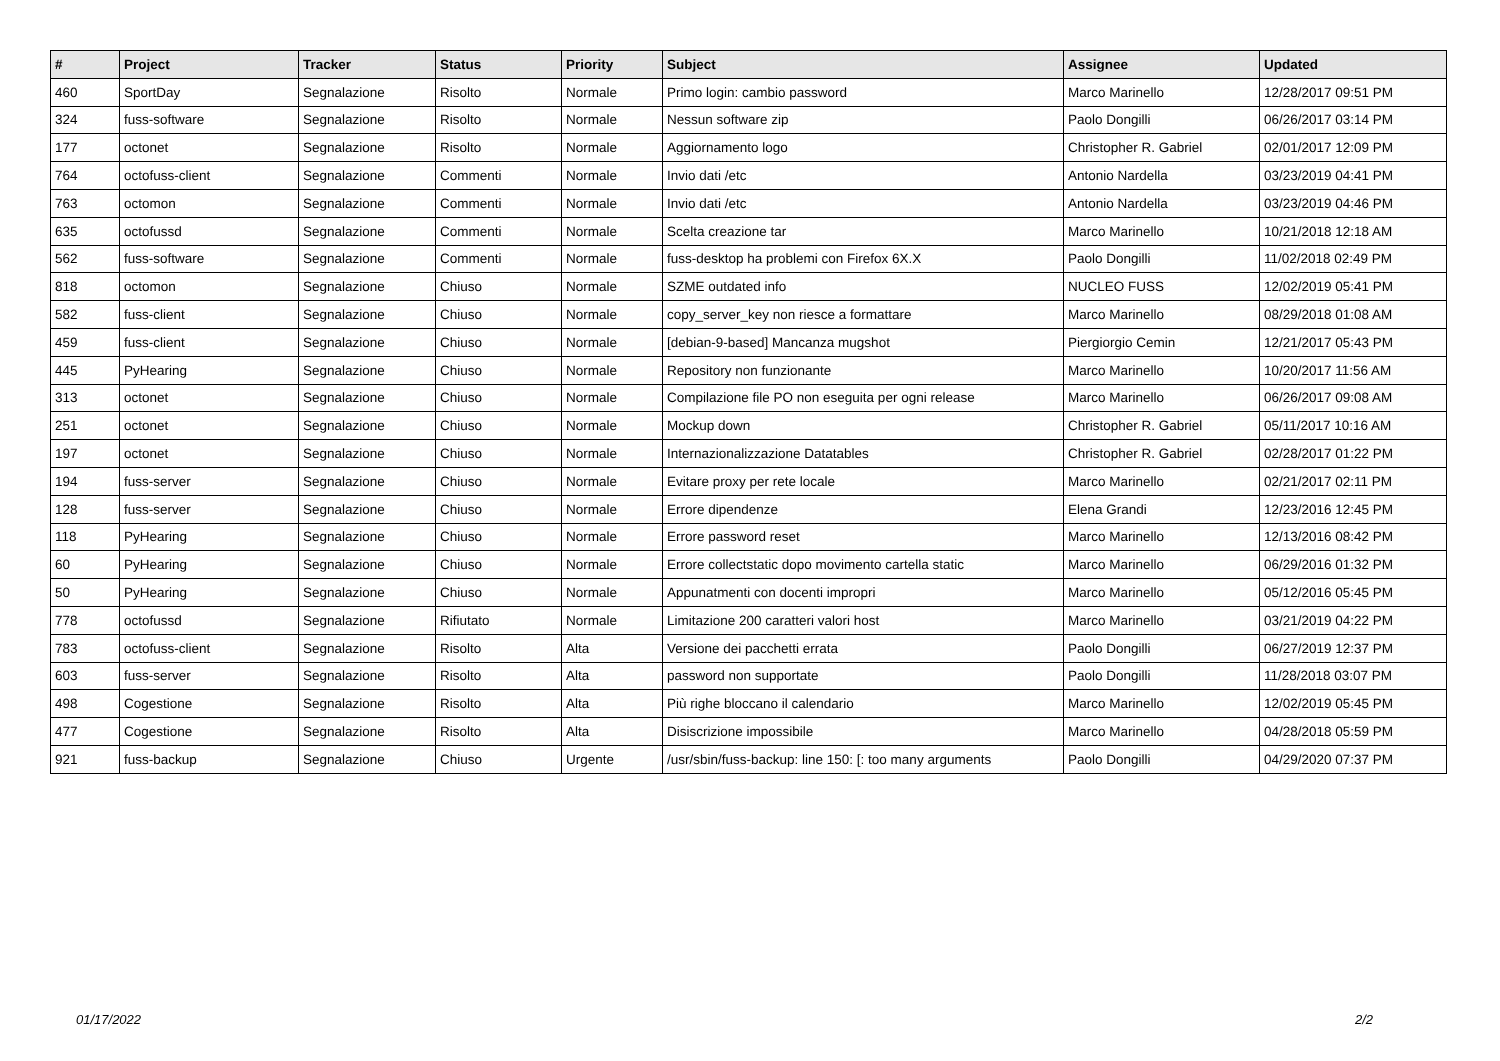| # | Project | Tracker | Status | Priority | Subject | Assignee | Updated |
| --- | --- | --- | --- | --- | --- | --- | --- |
| 460 | SportDay | Segnalazione | Risolto | Normale | Primo login: cambio password | Marco Marinello | 12/28/2017 09:51 PM |
| 324 | fuss-software | Segnalazione | Risolto | Normale | Nessun software zip | Paolo Dongilli | 06/26/2017 03:14 PM |
| 177 | octonet | Segnalazione | Risolto | Normale | Aggiornamento logo | Christopher R. Gabriel | 02/01/2017 12:09 PM |
| 764 | octofuss-client | Segnalazione | Commenti | Normale | Invio dati /etc | Antonio Nardella | 03/23/2019 04:41 PM |
| 763 | octomon | Segnalazione | Commenti | Normale | Invio dati /etc | Antonio Nardella | 03/23/2019 04:46 PM |
| 635 | octofussd | Segnalazione | Commenti | Normale | Scelta creazione tar | Marco Marinello | 10/21/2018 12:18 AM |
| 562 | fuss-software | Segnalazione | Commenti | Normale | fuss-desktop ha problemi con Firefox 6X.X | Paolo Dongilli | 11/02/2018 02:49 PM |
| 818 | octomon | Segnalazione | Chiuso | Normale | SZME outdated info | NUCLEO FUSS | 12/02/2019 05:41 PM |
| 582 | fuss-client | Segnalazione | Chiuso | Normale | copy_server_key non riesce a formattare | Marco Marinello | 08/29/2018 01:08 AM |
| 459 | fuss-client | Segnalazione | Chiuso | Normale | [debian-9-based] Mancanza mugshot | Piergiorgio Cemin | 12/21/2017 05:43 PM |
| 445 | PyHearing | Segnalazione | Chiuso | Normale | Repository non funzionante | Marco Marinello | 10/20/2017 11:56 AM |
| 313 | octonet | Segnalazione | Chiuso | Normale | Compilazione file PO non eseguita per ogni release | Marco Marinello | 06/26/2017 09:08 AM |
| 251 | octonet | Segnalazione | Chiuso | Normale | Mockup down | Christopher R. Gabriel | 05/11/2017 10:16 AM |
| 197 | octonet | Segnalazione | Chiuso | Normale | Internazionalizzazione Datatables | Christopher R. Gabriel | 02/28/2017 01:22 PM |
| 194 | fuss-server | Segnalazione | Chiuso | Normale | Evitare proxy per rete locale | Marco Marinello | 02/21/2017 02:11 PM |
| 128 | fuss-server | Segnalazione | Chiuso | Normale | Errore dipendenze | Elena Grandi | 12/23/2016 12:45 PM |
| 118 | PyHearing | Segnalazione | Chiuso | Normale | Errore password reset | Marco Marinello | 12/13/2016 08:42 PM |
| 60 | PyHearing | Segnalazione | Chiuso | Normale | Errore collectstatic dopo movimento cartella static | Marco Marinello | 06/29/2016 01:32 PM |
| 50 | PyHearing | Segnalazione | Chiuso | Normale | Appunatmenti con docenti impropri | Marco Marinello | 05/12/2016 05:45 PM |
| 778 | octofussd | Segnalazione | Rifiutato | Normale | Limitazione 200 caratteri valori host | Marco Marinello | 03/21/2019 04:22 PM |
| 783 | octofuss-client | Segnalazione | Risolto | Alta | Versione dei pacchetti errata | Paolo Dongilli | 06/27/2019 12:37 PM |
| 603 | fuss-server | Segnalazione | Risolto | Alta | password non supportate | Paolo Dongilli | 11/28/2018 03:07 PM |
| 498 | Cogestione | Segnalazione | Risolto | Alta | Più righe bloccano il calendario | Marco Marinello | 12/02/2019 05:45 PM |
| 477 | Cogestione | Segnalazione | Risolto | Alta | Disiscrizione impossibile | Marco Marinello | 04/28/2018 05:59 PM |
| 921 | fuss-backup | Segnalazione | Chiuso | Urgente | /usr/sbin/fuss-backup: line 150: [: too many arguments | Paolo Dongilli | 04/29/2020 07:37 PM |
01/17/2022 2/2